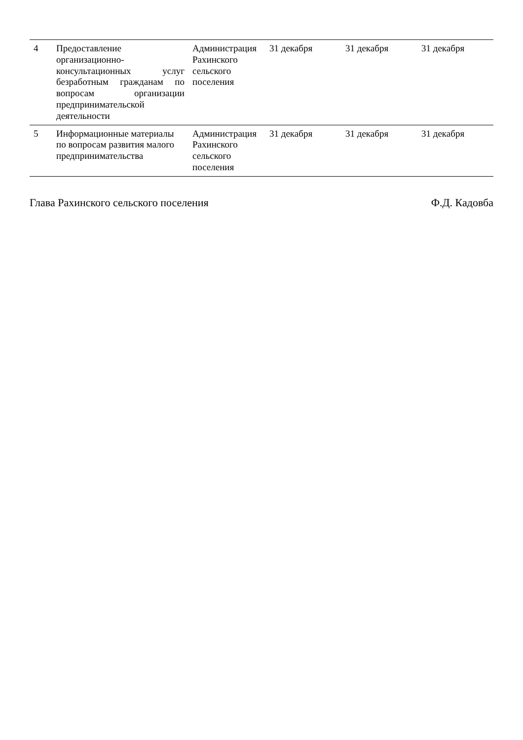| 4 | Предоставление организационно-консультационных услуг безработным гражданам по вопросам организации предпринимательской деятельности | Администрация Рахинского сельского поселения | 31 декабря | 31 декабря | 31 декабря |
| 5 | Информационные материалы по вопросам развития малого предпринимательства | Администрация Рахинского сельского поселения | 31 декабря | 31 декабря | 31 декабря |
Глава Рахинского сельского поселения Ф.Д. Кадовба